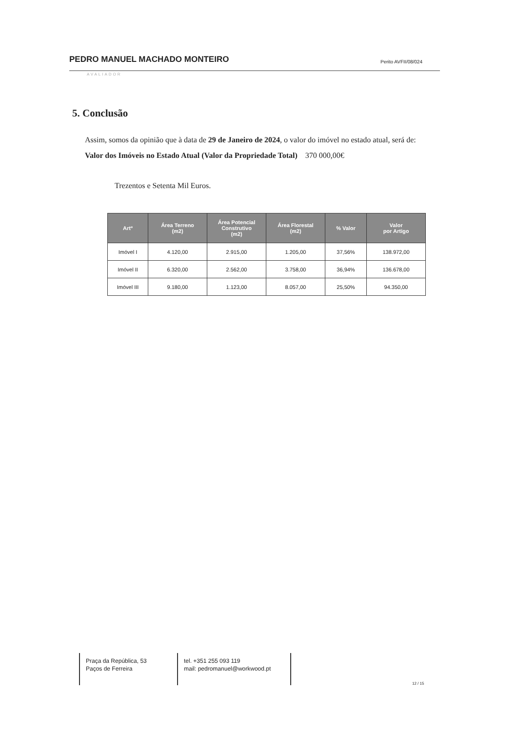PEDRO MANUEL MACHADO MONTEIRO Perito AVFII/08/024
AVALIADOR
5. Conclusão
Assim, somos da opinião que à data de 29 de Janeiro de 2024, o valor do imóvel no estado atual, será de:
Valor dos Imóveis no Estado Atual (Valor da Propriedade Total) 370 000,00€
Trezentos e Setenta Mil Euros.
| Artº | Área Terreno (m2) | Área Potencial Construtivo (m2) | Área Florestal (m2) | % Valor | Valor por Artigo |
| --- | --- | --- | --- | --- | --- |
| Imóvel I | 4.120,00 | 2.915,00 | 1.205,00 | 37,56% | 138.972,00 |
| Imóvel II | 6.320,00 | 2.562,00 | 3.758,00 | 36,94% | 136.678,00 |
| Imóvel III | 9.180,00 | 1.123,00 | 8.057,00 | 25,50% | 94.350,00 |
Praça da República, 53
Paços de Ferreira
tel. +351 255 093 119
mail: pedromanuel@workwood.pt
12 / 15